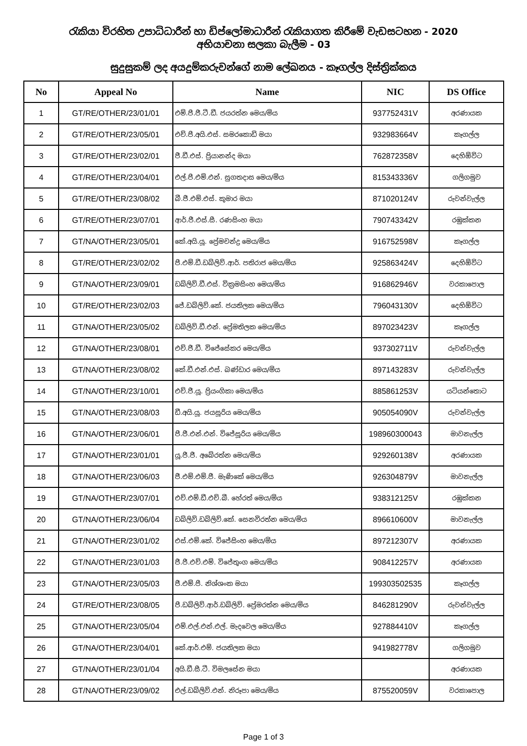රැකියා විරහිත උපාධිධාරීන් හා ඩිප්ලෝමාධාරීන් රැකියාගත කිරීමේ වැඩසටහන - 2020
අභියාචනා සලකා බැලීම - 03
සුදුසුකම් ලද අයදුම්කරුවන්ගේ නාම ලේඛනය - කෑගල්ල දිස්ත්‍රික්කය
| No | Appeal No | Name | NIC | DS Office |
| --- | --- | --- | --- | --- |
| 1 | GT/RE/OTHER/23/01/01 | එම්.පී.ජී.ටී.ඩී. ජයරත්න මෙය/මිය | 937752431V | අරණායක |
| 2 | GT/RE/OTHER/23/05/01 | එච්.පී.අයි.එස්. සමරකොඩි මයා | 932983664V | කෑගල්ල |
| 3 | GT/RE/OTHER/23/02/01 | ජී.ඩී.එස්. ප්‍රියානන්ද මයා | 762872358V | දෙහිඕවිට |
| 4 | GT/RE/OTHER/23/04/01 | එල්.පී.එම්.එන්. සුගතදාස මෙය/මිය | 815343336V | ගලිගමුව |
| 5 | GT/RE/OTHER/23/08/02 | බී.ජී.එම්.එස්. කුමාර මයා | 871020124V | රුවන්වැල්ල |
| 6 | GT/RE/OTHER/23/07/01 | ආර්.ජී.එස්.සී. රණසිංහ මයා | 790743342V | රඹුක්කන |
| 7 | GT/NA/OTHER/23/05/01 | කේ.අයි.යූ. ප්‍රේමචන්ද්‍ර මෙය/මිය | 916752598V | කෑගල්ල |
| 8 | GT/RE/OTHER/23/02/02 | පී.එම්.ඩී.ඩබ්ලිව්.ආර්. පතිරාජ මෙය/මිය | 925863424V | දෙහිඕවිට |
| 9 | GT/NA/OTHER/23/09/01 | ඩබ්ලිව්.ඩී.එස්. වික්‍රමසිංහ මෙය/මිය | 916862946V | වරකාපොල |
| 10 | GT/RE/OTHER/23/02/03 | ජේ.ඩබ්ලිව්.කේ. ජයතිලක මෙය/මිය | 796043130V | දෙහිඕවිට |
| 11 | GT/NA/OTHER/23/05/02 | ඩබ්ලිව්.ඩී.එන්. ප්‍රේමතිලක මෙය/මිය | 897023423V | කෑගල්ල |
| 12 | GT/NA/OTHER/23/08/01 | එච්.ජී.ඩී. විජේසේකර මෙය/මිය | 937302711V | රුවන්වැල්ල |
| 13 | GT/NA/OTHER/23/08/02 | කේ.ඩී.එන්.එස්. බණ්ඩාර මෙය/මිය | 897143283V | රුවන්වැල්ල |
| 14 | GT/NA/OTHER/23/10/01 | එච්.ජී.යූ. ප්‍රියංගිකා මෙය/මිය | 885861253V | යටියන්තොට |
| 15 | GT/NA/OTHER/23/08/03 | ඩී.අයි.යූ. ජයසූරිය මෙය/මිය | 905054090V | රුවන්වැල්ල |
| 16 | GT/NA/OTHER/23/06/01 | පී.ජී.එන්.එන්. විජේසූරිය මෙය/මිය | 198960300043 | මාවනැල්ල |
| 17 | GT/NA/OTHER/23/01/01 | යූ.ජී.ජී. අබේරත්න මෙය/මිය | 929260138V | අරණායක |
| 18 | GT/NA/OTHER/23/06/03 | ජී.එම්.එම්.ජී. මැණිකේ මෙය/මිය | 926304879V | මාවනැල්ල |
| 19 | GT/NA/OTHER/23/07/01 | එච්.එම්.ඩී.එච්.බී. හේරත් මෙය/මිය | 938312125V | රඹුක්කන |
| 20 | GT/NA/OTHER/23/06/04 | ඩබ්ලිව්.ඩබ්ලිව්.කේ. සෙනවිරත්න මෙය/මිය | 896610600V | මාවනැල්ල |
| 21 | GT/NA/OTHER/23/01/02 | එස්.එම්.කේ. විජේසිංහ මෙය/මිය | 897212307V | අරණායක |
| 22 | GT/NA/OTHER/23/01/03 | ජී.ජී.එච්.එම්. විජේතුංග මෙය/මිය | 908412257V | අරණායක |
| 23 | GT/NA/OTHER/23/05/03 | ජී.එම්.පී. නිශ්ශංක මයා | 199303502535 | කෑගල්ල |
| 24 | GT/RE/OTHER/23/08/05 | පී.ඩබ්ලිව්.ආර්.ඩබ්ලිව්. ප්‍රේමරත්න මෙය/මිය | 846281290V | රුවන්වැල්ල |
| 25 | GT/NA/OTHER/23/05/04 | එම්.එල්.එන්.එල්. මැදවෙල මෙය/මිය | 927884410V | කෑගල්ල |
| 26 | GT/NA/OTHER/23/04/01 | කේ.ආර්.එම්. ජයතිලක මයා | 941982778V | ගලිගමුව |
| 27 | GT/NA/OTHER/23/01/04 | අයි.ඩී.සී.ටී. විමලසේන මයා | | අරණායක |
| 28 | GT/NA/OTHER/23/09/02 | එල්.ඩබ්ලිව්.එන්. නිරූපා මෙය/මිය | 875520059V | වරකාපොල |
Page 1 of 3